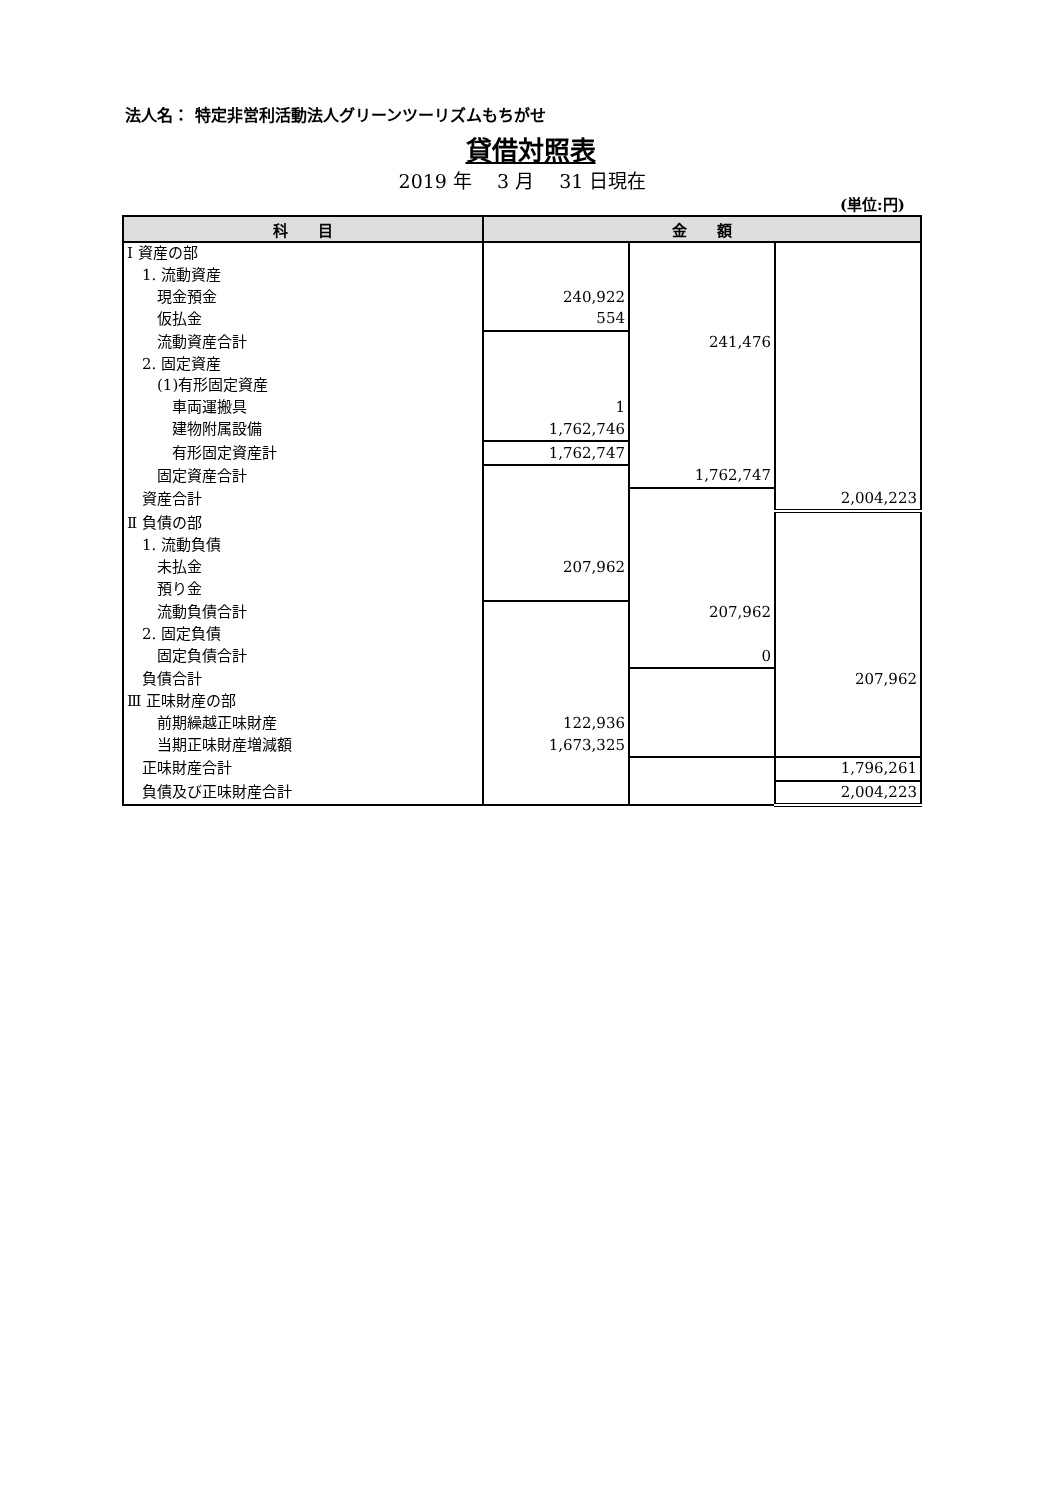法人名： 特定非営利活動法人グリーンツーリズムもちがせ
貸借対照表
2019 年　 3 月　 31 日現在
(単位:円)
| 科 目 | 金 額 | | |
| --- | --- | --- | --- |
| Ⅰ 資産の部 | | | |
| 1. 流動資産 | | | |
| 現金預金 | 240,922 | | |
| 仮払金 | 554 | | |
| 流動資産合計 | | 241,476 | |
| 2. 固定資産 | | | |
| (1)有形固定資産 | | | |
| 車両運搬具 | 1 | | |
| 建物附属設備 | 1,762,746 | | |
| 有形固定資産計 | 1,762,747 | | |
| 固定資産合計 | | 1,762,747 | |
| 資産合計 | | | 2,004,223 |
| Ⅱ 負債の部 | | | |
| 1. 流動負債 | | | |
| 未払金 | 207,962 | | |
| 預り金 | | | |
| 流動負債合計 | | 207,962 | |
| 2. 固定負債 | | | |
| 固定負債合計 | | 0 | |
| 負債合計 | | | 207,962 |
| Ⅲ 正味財産の部 | | | |
| 前期繰越正味財産 | 122,936 | | |
| 当期正味財産増減額 | 1,673,325 | | |
| 正味財産合計 | | | 1,796,261 |
| 負債及び正味財産合計 | | | 2,004,223 |